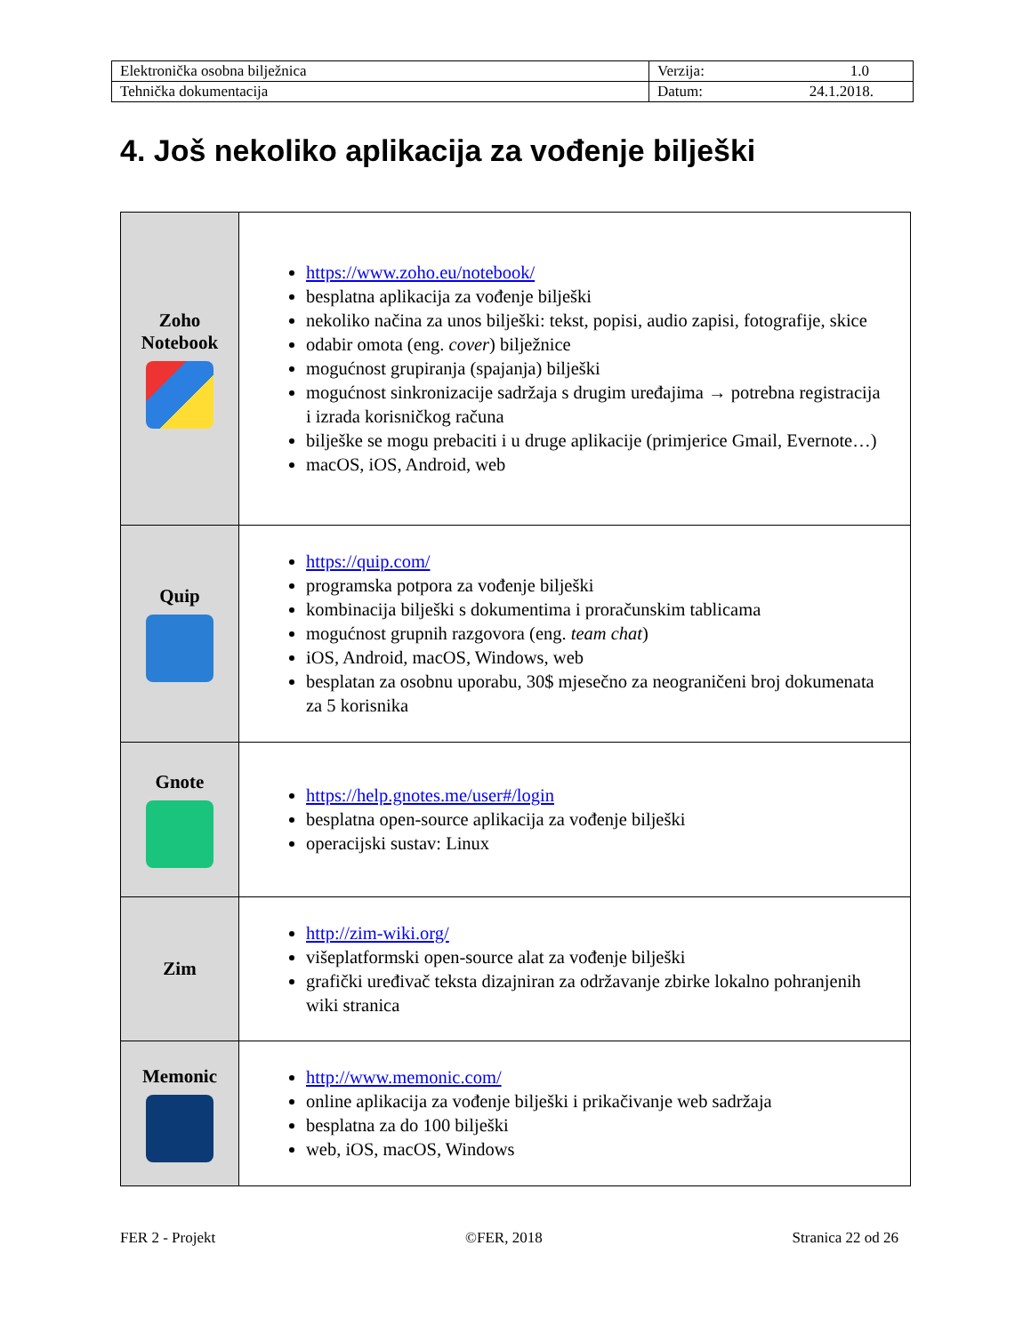| Elektronička osobna bilježnica | Verzija: 1.0 |
| Tehnička dokumentacija | Datum: 24.1.2018. |
4. Još nekoliko aplikacija za vođenje bilješki
| Zoho Notebook | https://www.zoho.eu/notebook/ besplatna aplikacija za vođenje bilješki nekoliko načina za unos bilješki: tekst, popisi, audio zapisi, fotografije, skice odabir omota (eng. cover ) bilježnice mogućnost grupiranja (spajanja) bilješki mogućnost sinkronizacije sadržaja s drugim uređajima → potrebna registracija i izrada korisničkog računa bilješke se mogu prebaciti i u druge aplikacije (primjerice Gmail, Evernote…) macOS, iOS, Android, web |
| Quip | https://quip.com/ programska potpora za vođenje bilješki kombinacija bilješki s dokumentima i proračunskim tablicama mogućnost grupnih razgovora (eng. team chat ) iOS, Android, macOS, Windows, web besplatan za osobnu uporabu, 30$ mjesečno za neograničeni broj dokumenata za 5 korisnika |
| Gnote | https://help.gnotes.me/user#/login besplatna open-source aplikacija za vođenje bilješki operacijski sustav: Linux |
| Zim | http://zim-wiki.org/ višeplatformski open-source alat za vođenje bilješki grafički uređivač teksta dizajniran za održavanje zbirke lokalno pohranjenih wiki stranica |
| Memonic | http://www.memonic.com/ online aplikacija za vođenje bilješki i prikačivanje web sadržaja besplatna za do 100 bilješki web, iOS, macOS, Windows |
FER 2 - Projekt ©FER, 2018 Stranica 22 od 26